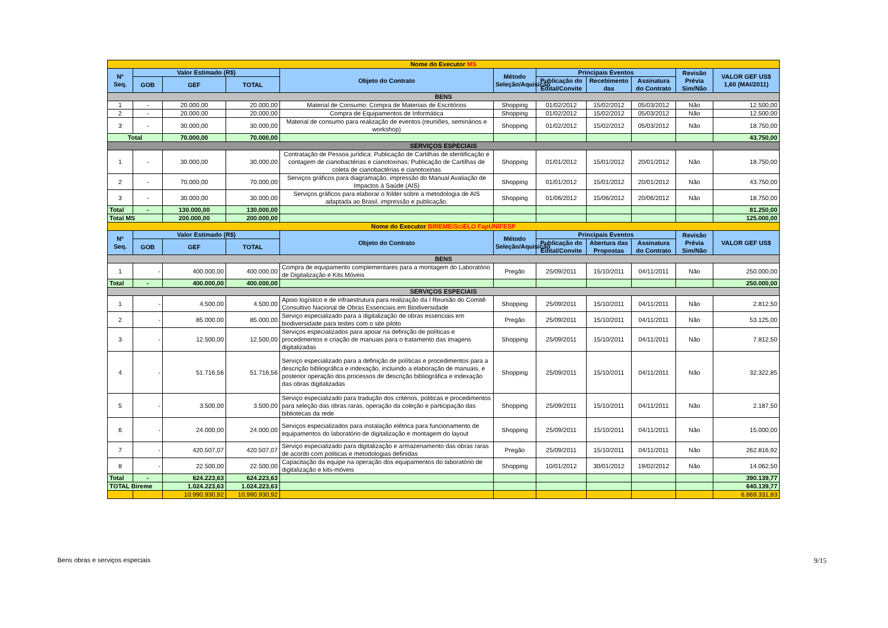| Nome do Executor MS | | | | | | | | | | |
| Nº Seq. | Valor Estimado (R$) | | | Objeto do Contrato | Método Seleção/Aquisição | Principais Eventos | | | Revisão Prévia Sim/Não | VALOR GEF US$ 1,60 (MAI/2011) |
| | GOB | GEF | TOTAL | | | Publicação do Edital/Convite | Recebimento das | Assinatura do Contrato | | |
| BENS | | | | | | | | | | |
| 1 | - | 20.000,00 | 20.000,00 | Material de Consumo: Compra de Materiais de Escritórios | Shopping | 01/02/2012 | 15/02/2012 | 05/03/2012 | Não | 12.500,00 |
| 2 | - | 20.000,00 | 20.000,00 | Compra de Equipamentos de Informática | Shopping | 01/02/2012 | 15/02/2012 | 05/03/2012 | Não | 12.500,00 |
| 3 | - | 30.000,00 | 30.000,00 | Material de consumo para realização de eventos (reuniões, seminários e workshop) | Shopping | 01/02/2012 | 15/02/2012 | 05/03/2012 | Não | 18.750,00 |
| Total | | 70.000,00 | 70.000,00 | | | | | | | 43.750,00 |
| SERVIÇOS ESPECIAIS | | | | | | | | | | |
| 1 | - | 30.000,00 | 30.000,00 | Contratação de Pessoa jurídica: Publicação de Cartilhas de identificação e contagem de cianobactérias e cianotoxinas; Publicação de Cartilhas de coleta de cianobactérias e cianotoxinas | Shopping | 01/01/2012 | 15/01/2012 | 20/01/2012 | Não | 18.750,00 |
| 2 | - | 70.000,00 | 70.000,00 | Serviços gráficos para diagramação, impressão do Manual Avaliação de Impactos à Saúde (AIS) | Shopping | 01/01/2012 | 15/01/2012 | 20/01/2012 | Não | 43.750,00 |
| 3 | - | 30.000,00 | 30.000,00 | Serviços gráficos para elaborar o folder sobre a metodologia de AIS adaptada ao Brasil, impressão e publicação. | Shopping | 01/06/2012 | 15/06/2012 | 20/06/2012 | Não | 18.750,00 |
| Total | - | 130.000,00 | 130.000,00 | | | | | | | 81.250,00 |
| Total MS | | 200.000,00 | 200.000,00 | | | | | | | 125.000,00 |
| Nome do Executor BIREME/SciELO FapUNIFESP | | | | | | | | | | |
| Nº Seq. | Valor Estimado (R$) | | | Objeto do Contrato | Método Seleção/Aquisição | Principais Eventos | | | Revisão Prévia Sim/Não | VALOR GEF US$ |
| | GOB | GEF | TOTAL | | | Publicação do Edital/Convite | Abertura das Propostas | Assinatura do Contrato | | |
| BENS | | | | | | | | | | |
| 1 | - | 400.000,00 | 400.000,00 | Compra de equipamento complementares para a montagem do Laboratório de Digitalização e Kits Móveis | Pregão | 25/09/2011 | 15/10/2011 | 04/11/2011 | Não | 250.000,00 |
| Total | - | 400.000,00 | 400.000,00 | | | | | | | 250.000,00 |
| SERVIÇOS ESPECIAIS | | | | | | | | | | |
| 1 | - | 4.500,00 | 4.500,00 | Apoio logístico e de infraestrutura para realização da I Reunião do Comitê Consultivo Nacional de Obras Essenciais em Biodiversidade | Shopping | 25/09/2011 | 15/10/2011 | 04/11/2011 | Não | 2.812,50 |
| 2 | - | 85.000,00 | 85.000,00 | Serviço especializado para a digitalização de obras essenciais em biodiversidade para testes com o site piloto | Pregão | 25/09/2011 | 15/10/2011 | 04/11/2011 | Não | 53.125,00 |
| 3 | - | 12.500,00 | 12.500,00 | Serviços especializados para apoiar na definição de políticas e procedimentos e criação de manuais para o tratamento das imagens digitalizadas | Shopping | 25/09/2011 | 15/10/2011 | 04/11/2011 | Não | 7.812,50 |
| 4 | - | 51.716,56 | 51.716,56 | Serviço especializado para a definição de políticas e procedimentos para a descrição bibliográfica e indexação, incluindo a elaboração de manuais, e posterior operação dos processos de descrição bibliográfica e indexação das obras digitalizadas | Shopping | 25/09/2011 | 15/10/2011 | 04/11/2011 | Não | 32.322,85 |
| 5 | - | 3.500,00 | 3.500,00 | Serviço especializado para tradução dos critérios, politicas e procedimentos para seleção das obras raras, operação da coleção e participação das bibliotecas da rede | Shopping | 25/09/2011 | 15/10/2011 | 04/11/2011 | Não | 2.187,50 |
| 6 | - | 24.000,00 | 24.000,00 | Serviços especializados para instalação elétrica para funcionamento de equipamentos do laboratório de digitalização e montagem do layout | Shopping | 25/09/2011 | 15/10/2011 | 04/11/2011 | Não | 15.000,00 |
| 7 | - | 420.507,07 | 420.507,07 | Serviço especializado para digitalização e armazenamento das obras raras de acordo com politicas e metodologias definidas | Pregão | 25/09/2011 | 15/10/2011 | 04/11/2011 | Não | 262.816,92 |
| 8 | - | 22.500,00 | 22.500,00 | Capacitação da equipe na operação dos equipamentos do laboratório de digitalização e kits-móveis | Shopping | 10/01/2012 | 30/01/2012 | 19/02/2012 | Não | 14.062,50 |
| Total | - | 624.223,63 | 624.223,63 | | | | | | | 390.139,77 |
| TOTAL Bireme | | 1.024.223,63 | 1.024.223,63 | | | | | | | 640.139,77 |
| | | 10.990.930,92 | 10.990.930,92 | | | | | | | 6.869.331,83 |
Bens obras e serviços especiais
9/15